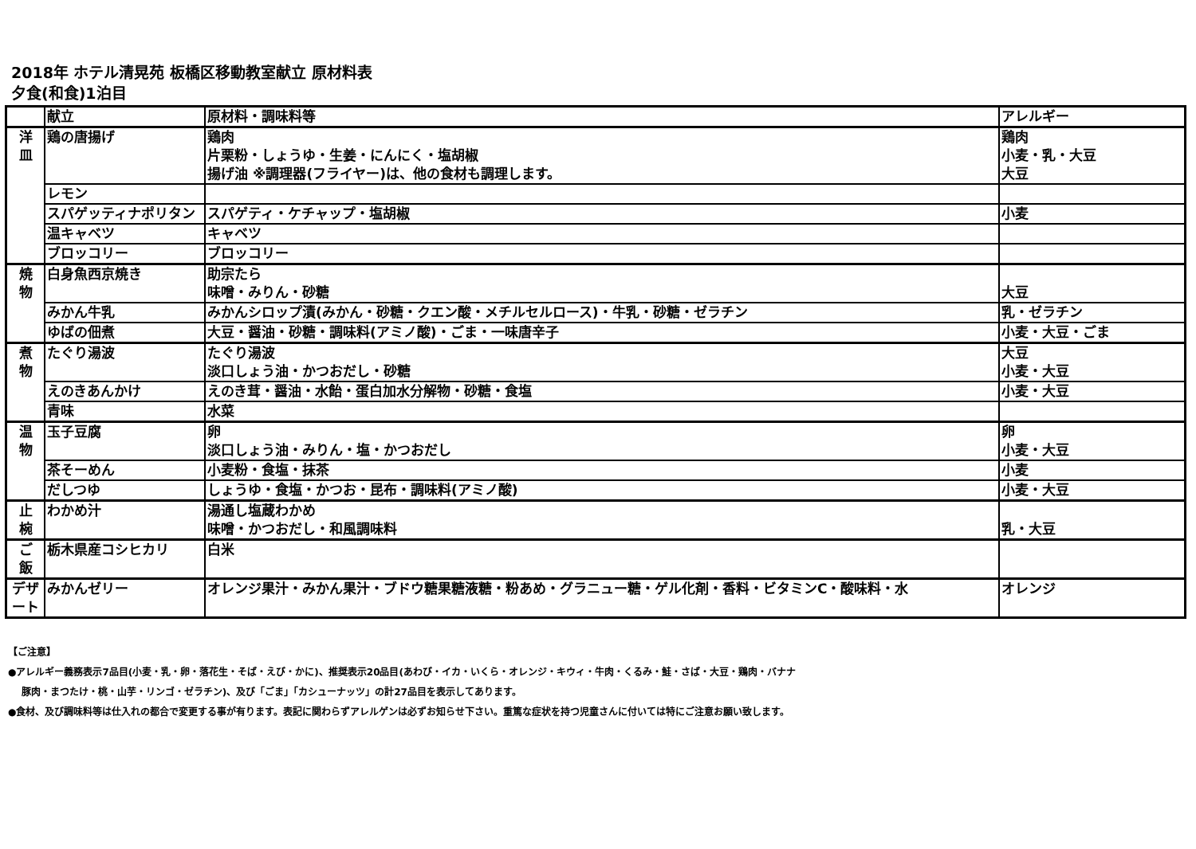2018年 ホテル清晃苑 板橋区移動教室献立 原材料表
夕食(和食)1泊目
| | 献立 | 原材料・調味料等 | アレルギー |
| --- | --- | --- | --- |
| 洋 皿 | 鶏の唐揚げ | 鶏肉 片栗粉・しょうゆ・生姜・にんにく・塩胡椒 揚げ油 ※調理器(フライヤー)は、他の食材も調理します。 | 鶏肉 小麦・乳・大豆 大豆 |
| | レモン | | |
| | スパゲッティナポリタン | スパゲティ・ケチャップ・塩胡椒 | 小麦 |
| | 温キャベツ | キャベツ | |
| | ブロッコリー | ブロッコリー | |
| 焼 物 | 白身魚西京焼き | 助宗たら 味噌・みりん・砂糖 | 大豆 |
| | みかん牛乳 | みかんシロップ漬(みかん・砂糖・クエン酸・メチルセルロース)・牛乳・砂糖・ゼラチン | 乳・ゼラチン |
| | ゆばの佃煮 | 大豆・醤油・砂糖・調味料(アミノ酸)・ごま・一味唐辛子 | 小麦・大豆・ごま |
| 煮 物 | たぐり湯波 | たぐり湯波 淡口しょう油・かつおだし・砂糖 | 大豆 小麦・大豆 |
| | えのきあんかけ | えのき茸・醤油・水飴・蛋白加水分解物・砂糖・食塩 | 小麦・大豆 |
| | 青味 | 水菜 | |
| 温 物 | 玉子豆腐 | 卵 淡口しょう油・みりん・塩・かつおだし | 卵 小麦・大豆 |
| | 茶そーめん | 小麦粉・食塩・抹茶 | 小麦 |
| | だしつゆ | しょうゆ・食塩・かつお・昆布・調味料(アミノ酸) | 小麦・大豆 |
| 止 椀 | わかめ汁 | 湯通し塩蔵わかめ 味噌・かつおだし・和風調味料 | 乳・大豆 |
| ご 飯 | 栃木県産コシヒカリ | 白米 | |
| デザ ート | みかんゼリー | オレンジ果汁・みかん果汁・ブドウ糖果糖液糖・粉あめ・グラニュー糖・ゲル化剤・香料・ビタミンC・酸味料・水 | オレンジ |
【ご注意】
●アレルギー義務表示7品目(小麦・乳・卵・落花生・そば・えび・かに)、推奨表示20品目(あわび・イカ・いくら・オレンジ・キウィ・牛肉・くるみ・鮭・さば・大豆・鶏肉・バナナ
豚肉・まつたけ・桃・山芋・リンゴ・ゼラチン)、及び「ごま」「カシューナッツ」の計27品目を表示してあります。
●食材、及び調味料等は仕入れの都合で変更する事が有ります。表記に関わらずアレルゲンは必ずお知らせ下さい。重篤な症状を持つ児童さんに付いては特にご注意お願い致します。